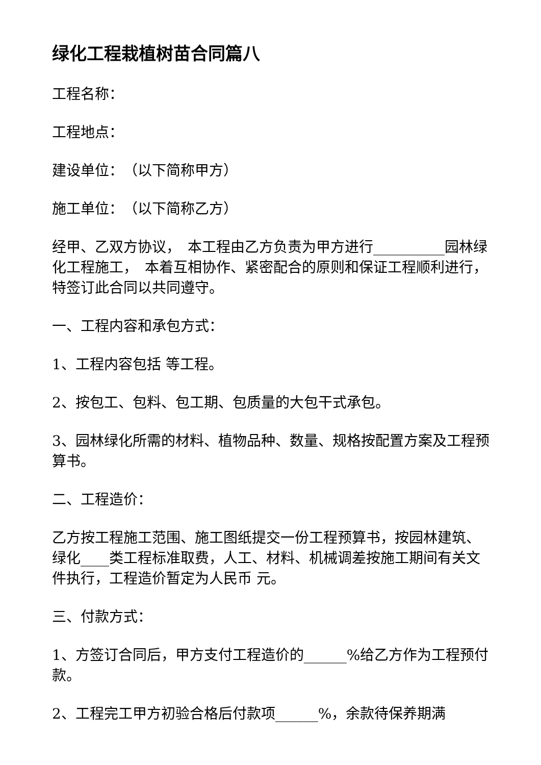绿化工程栽植树苗合同篇八
工程名称：
工程地点：
建设单位：　（以下简称甲方）
施工单位：　（以下简称乙方）
经甲、乙双方协议，　本工程由乙方负责为甲方进行__________园林绿化工程施工，　本着互相协作、紧密配合的原则和保证工程顺利进行，　特签订此合同以共同遵守。
一、工程内容和承包方式：
1、工程内容包括 等工程。
2、按包工、包料、包工期、包质量的大包干式承包。
3、园林绿化所需的材料、植物品种、数量、规格按配置方案及工程预算书。
二、工程造价：
乙方按工程施工范围、施工图纸提交一份工程预算书，按园林建筑、绿化____类工程标准取费，人工、材料、机械调差按施工期间有关文件执行，工程造价暂定为人民币 元。
三、付款方式：
1、方签订合同后，甲方支付工程造价的______%给乙方作为工程预付款。
2、工程完工甲方初验合格后付款项______%，余款待保养期满